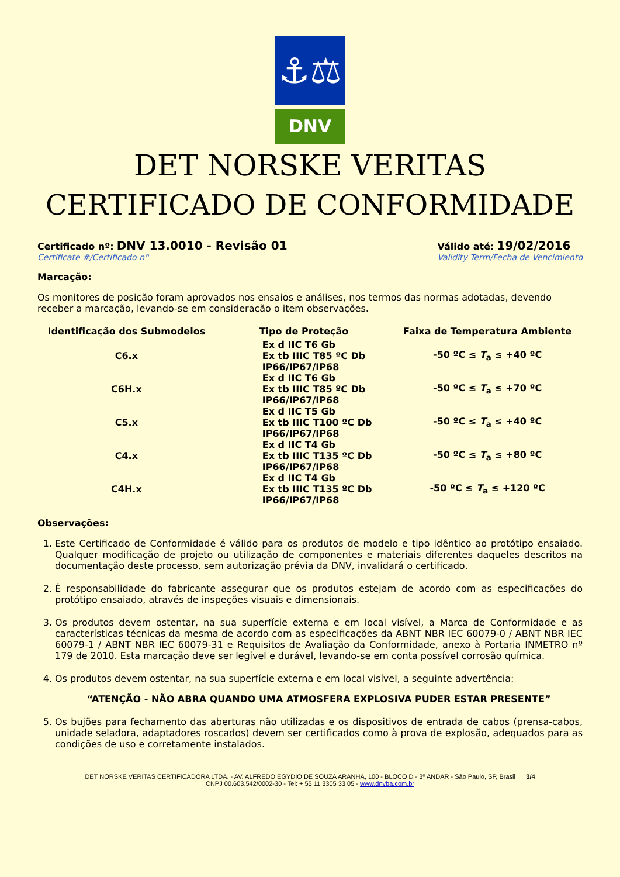⚓⚖
DNV
DET NORSKE VERITAS
CERTIFICADO DE CONFORMIDADE
Certificado nº: DNV 13.0010 - Revisão 01
Certificate #/Certificado nº
Válido até: 19/02/2016
Validity Term/Fecha de Vencimiento
Marcação:
Os monitores de posição foram aprovados nos ensaios e análises, nos termos das normas adotadas, devendo receber a marcação, levando-se em consideração o item observações.
| Identificação dos Submodelos | Tipo de Proteção | Faixa de Temperatura Ambiente |
| --- | --- | --- |
| C6.x | Ex d IIC T6 Gb Ex tb IIIC T85 ºC Db IP66/IP67/IP68 | -50 ºC ≤ T<sub>a</sub> ≤ +40 ºC |
| C6H.x | Ex d IIC T6 Gb Ex tb IIIC T85 ºC Db IP66/IP67/IP68 | -50 ºC ≤ T<sub>a</sub> ≤ +70 ºC |
| C5.x | Ex d IIC T5 Gb Ex tb IIIC T100 ºC Db IP66/IP67/IP68 | -50 ºC ≤ T<sub>a</sub> ≤ +40 ºC |
| C4.x | Ex d IIC T4 Gb Ex tb IIIC T135 ºC Db IP66/IP67/IP68 | -50 ºC ≤ T<sub>a</sub> ≤ +80 ºC |
| C4H.x | Ex d IIC T4 Gb Ex tb IIIC T135 ºC Db IP66/IP67/IP68 | -50 ºC ≤ T<sub>a</sub> ≤ +120 ºC |
Observações:
1. Este Certificado de Conformidade é válido para os produtos de modelo e tipo idêntico ao protótipo ensaiado. Qualquer modificação de projeto ou utilização de componentes e materiais diferentes daqueles descritos na documentação deste processo, sem autorização prévia da DNV, invalidará o certificado.
2. É responsabilidade do fabricante assegurar que os produtos estejam de acordo com as especificações do protótipo ensaiado, através de inspeções visuais e dimensionais.
3. Os produtos devem ostentar, na sua superfície externa e em local visível, a Marca de Conformidade e as características técnicas da mesma de acordo com as especificações da ABNT NBR IEC 60079-0 / ABNT NBR IEC 60079-1 / ABNT NBR IEC 60079-31 e Requisitos de Avaliação da Conformidade, anexo à Portaria INMETRO nº 179 de 2010. Esta marcação deve ser legível e durável, levando-se em conta possível corrosão química.
4. Os produtos devem ostentar, na sua superfície externa e em local visível, a seguinte advertência:
“ATENÇÃO - NÃO ABRA QUANDO UMA ATMOSFERA EXPLOSIVA PUDER ESTAR PRESENTE”
5. Os bujões para fechamento das aberturas não utilizadas e os dispositivos de entrada de cabos (prensa-cabos, unidade seladora, adaptadores roscados) devem ser certificados como à prova de explosão, adequados para as condições de uso e corretamente instalados.
DET NORSKE VERITAS CERTIFICADORA LTDA. - AV. ALFREDO EGYDIO DE SOUZA ARANHA, 100 - BLOCO D - 3º ANDAR - São Paulo, SP, Brasil 3/4
CNPJ 00.603.542/0002-30 - Tel: + 55 11 3305 33 05 - www.dnvba.com.br